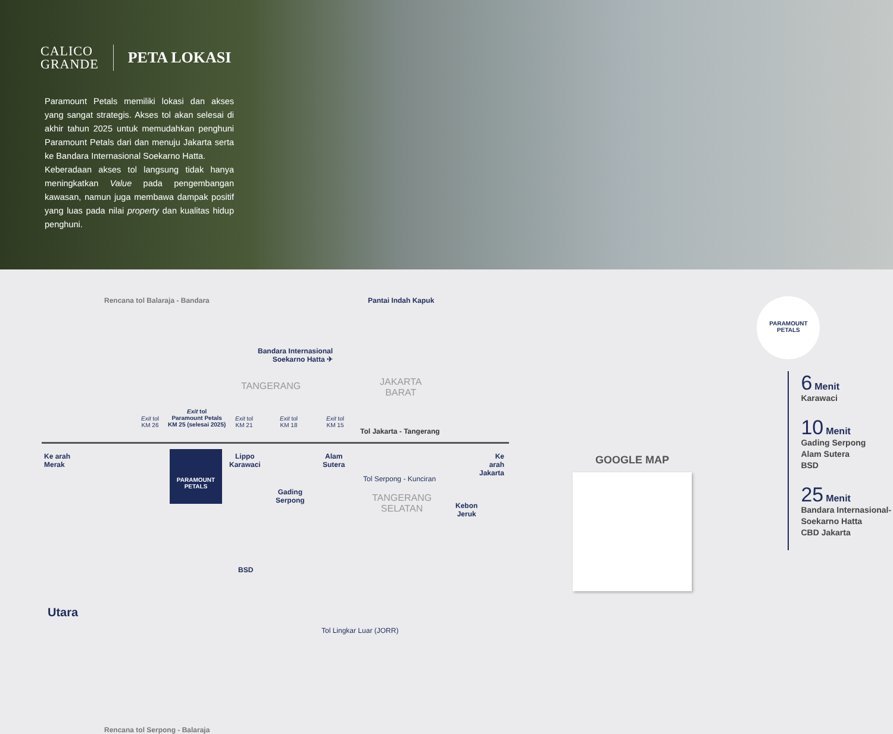CALICO
GRANDE
PETA LOKASI
Paramount Petals memiliki lokasi dan akses yang sangat strategis. Akses tol akan selesai di akhir tahun 2025 untuk memudahkan penghuni Paramount Petals dari dan menuju Jakarta serta ke Bandara Internasional Soekarno Hatta.
Keberadaan akses tol langsung tidak hanya meningkatkan Value pada pengembangan kawasan, namun juga membawa dampak positif yang luas pada nilai property dan kualitas hidup penghuni.
Rencana tol Balaraja - Bandara Pantai Indah Kapuk
Bandara Internasional
Soekarno Hatta ✈
TANGERANG
JAKARTA
BARAT
Exit tol
KM 26
Exit tol
Paramount Petals
KM 25 (selesai 2025)
Exit tol
KM 21
Exit tol
KM 18
Exit tol
KM 15
Tol Jakarta - Tangerang
Ke arah
Merak
PARAMOUNT
PETALS
Lippo
Karawaci
Gading
Serpong
Alam
Sutera
Ke arah
Jakarta
TANGERANG
SELATAN
Kebon
Jeruk
BSD
Tol Serpong - Kunciran
Tol Lingkar Luar (JORR)
Utara
Rencana tol Serpong - Balaraja
GOOGLE MAP
PARAMOUNT
PETALS
6 Menit
Karawaci
10 Menit
Gading Serpong
Alam Sutera
BSD
25 Menit
Bandara Internasional-
Soekarno Hatta
CBD Jakarta